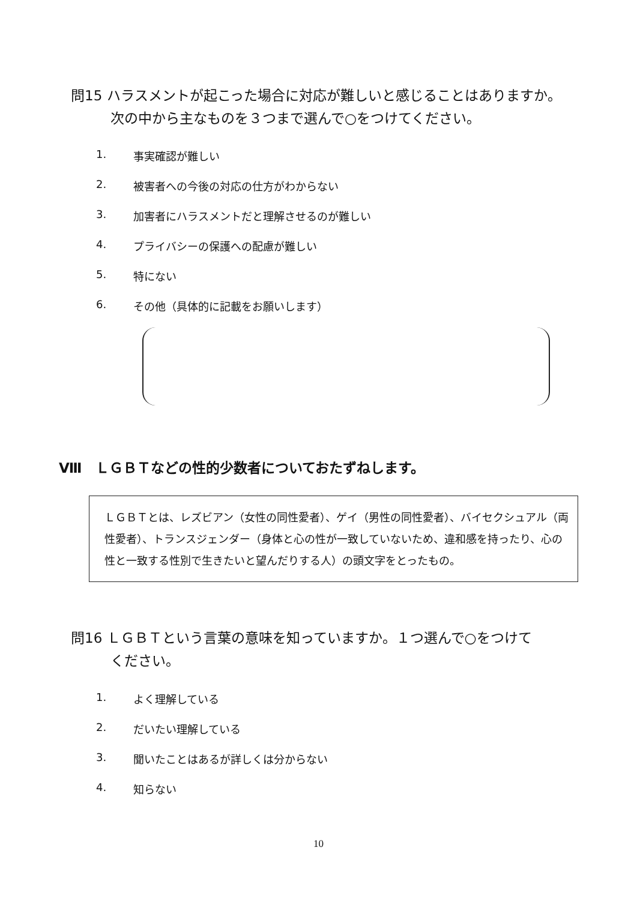問15 ハラスメントが起こった場合に対応が難しいと感じることはありますか。
次の中から主なものを３つまで選んで○をつけてください。
1. 事実確認が難しい
2. 被害者への今後の対応の仕方がわからない
3. 加害者にハラスメントだと理解させるのが難しい
4. プライバシーの保護への配慮が難しい
5. 特にない
6. その他（具体的に記載をお願いします）
Ⅷ　ＬＧＢＴなどの性的少数者についておたずねします。
ＬＧＢＴとは、レズビアン（女性の同性愛者）、ゲイ（男性の同性愛者）、バイセクシュアル（両性愛者）、トランスジェンダー（身体と心の性が一致していないため、違和感を持ったり、心の性と一致する性別で生きたいと望んだりする人）の頭文字をとったもの。
問16 ＬＧＢＴという言葉の意味を知っていますか。１つ選んで○をつけて
ください。
1. よく理解している
2. だいたい理解している
3. 聞いたことはあるが詳しくは分からない
4. 知らない
10